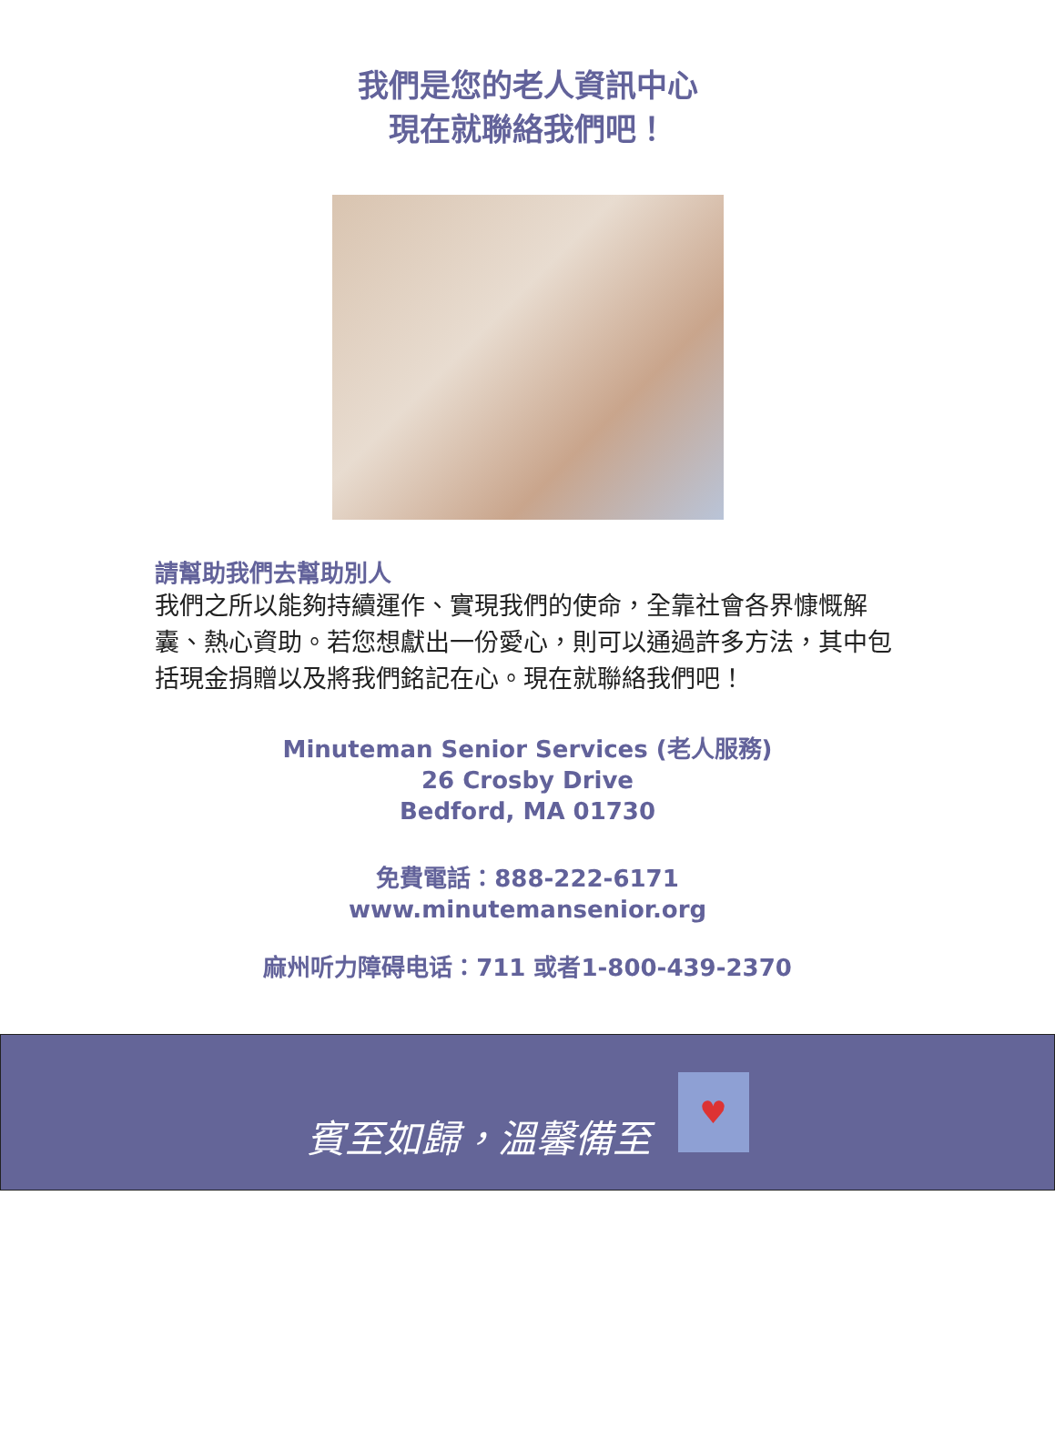我們是您的老人資訊中心
現在就聯絡我們吧！
請幫助我們去幫助別人
我們之所以能夠持續運作、實現我們的使命，全靠社會各界慷慨解囊、熱心資助。若您想獻出一份愛心，則可以通過許多方法，其中包括現金捐贈以及將我們銘記在心。現在就聯絡我們吧！
Minuteman Senior Services (老人服務)
26 Crosby Drive
Bedford, MA 01730
免費電話：888-222-6171
www.minutemansenior.org
麻州听力障碍电话：711 或者1-800-439-2370
賓至如歸，溫馨備至
♥